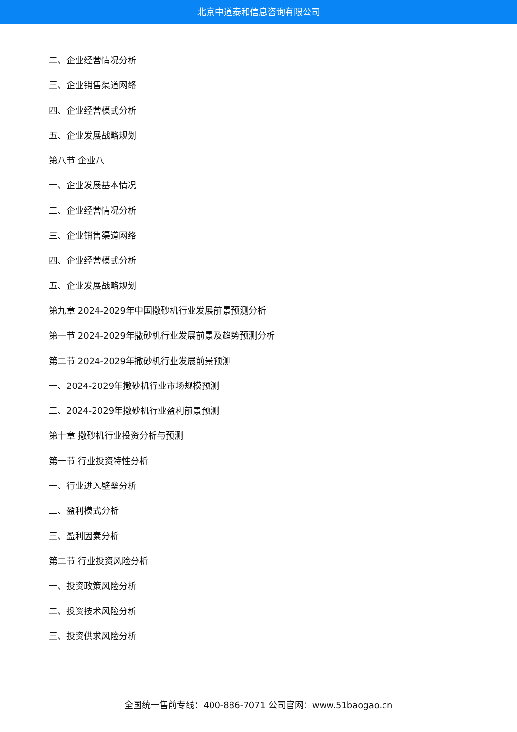北京中道泰和信息咨询有限公司
二、企业经营情况分析
三、企业销售渠道网络
四、企业经营模式分析
五、企业发展战略规划
第八节 企业八
一、企业发展基本情况
二、企业经营情况分析
三、企业销售渠道网络
四、企业经营模式分析
五、企业发展战略规划
第九章 2024-2029年中国撒砂机行业发展前景预测分析
第一节 2024-2029年撒砂机行业发展前景及趋势预测分析
第二节 2024-2029年撒砂机行业发展前景预测
一、2024-2029年撒砂机行业市场规模预测
二、2024-2029年撒砂机行业盈利前景预测
第十章 撒砂机行业投资分析与预测
第一节 行业投资特性分析
一、行业进入壁垒分析
二、盈利模式分析
三、盈利因素分析
第二节 行业投资风险分析
一、投资政策风险分析
二、投资技术风险分析
三、投资供求风险分析
全国统一售前专线：400-886-7071 公司官网：www.51baogao.cn